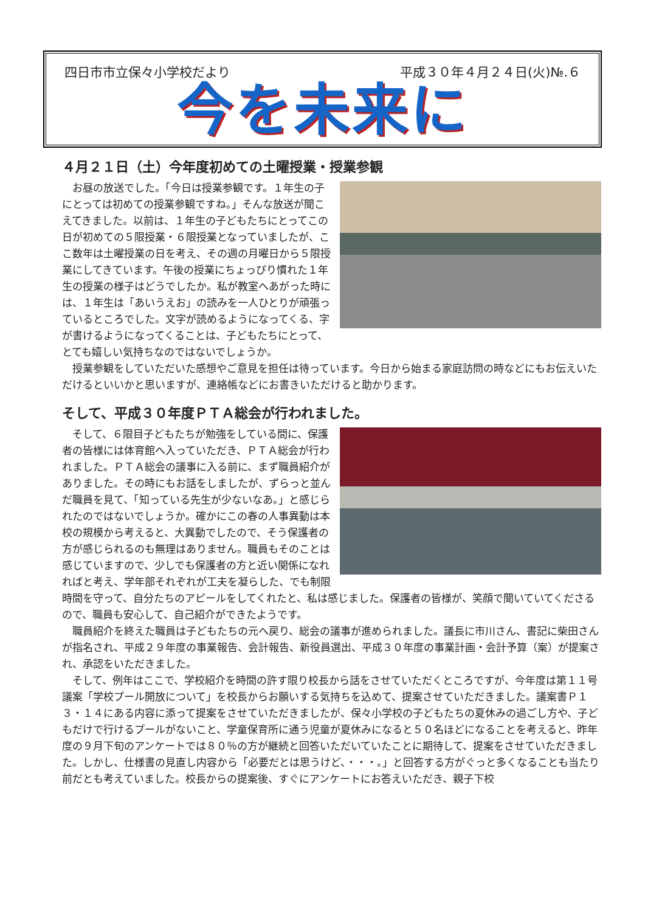四日市市立保々小学校だより 平成３０年４月２４日(火)№.６
今を未来に
４月２１日（土）今年度初めての土曜授業・授業参観
お昼の放送でした。「今日は授業参観です。１年生の子にとっては初めての授業参観ですね。」そんな放送が聞こえてきました。以前は、１年生の子どもたちにとってこの日が初めての５限授業・６限授業となっていましたが、ここ数年は土曜授業の日を考え、その週の月曜日から５限授業にしてきています。午後の授業にちょっぴり慣れた１年生の授業の様子はどうでしたか。私が教室へあがった時には、１年生は「あいうえお」の読みを一人ひとりが頑張っているところでした。文字が読めるようになってくる、字が書けるようになってくることは、子どもたちにとって、とても嬉しい気持ちなのではないでしょうか。
授業参観をしていただいた感想やご意見を担任は待っています。今日から始まる家庭訪問の時などにもお伝えいただけるといいかと思いますが、連絡帳などにお書きいただけると助かります。
そして、平成３０年度ＰＴＡ総会が行われました。
そして、６限目子どもたちが勉強をしている間に、保護者の皆様には体育館へ入っていただき、ＰＴＡ総会が行われました。ＰＴＡ総会の議事に入る前に、まず職員紹介がありました。その時にもお話をしましたが、ずらっと並んだ職員を見て、「知っている先生が少ないなあ。」と感じられたのではないでしょうか。確かにこの春の人事異動は本校の規模から考えると、大異動でしたので、そう保護者の方が感じられるのも無理はありません。職員もそのことは感じていますので、少しでも保護者の方と近い関係になれればと考え、学年部それぞれが工夫を凝らした、でも制限時間を守って、自分たちのアピールをしてくれたと、私は感じました。保護者の皆様が、笑顔で聞いていてくださるので、職員も安心して、自己紹介ができたようです。
職員紹介を終えた職員は子どもたちの元へ戻り、総会の議事が進められました。議長に市川さん、書記に柴田さんが指名され、平成２９年度の事業報告、会計報告、新役員選出、平成３０年度の事業計画・会計予算（案）が提案され、承認をいただきました。
そして、例年はここで、学校紹介を時間の許す限り校長から話をさせていただくところですが、今年度は第１１号議案「学校プール開放について」を校長からお願いする気持ちを込めて、提案させていただきました。議案書Ｐ１３・１４にある内容に添って提案をさせていただきましたが、保々小学校の子どもたちの夏休みの過ごし方や、子どもだけで行けるプールがないこと、学童保育所に通う児童が夏休みになると５０名ほどになることを考えると、昨年度の９月下旬のアンケートでは８０％の方が継続と回答いただいていたことに期待して、提案をさせていただきました。しかし、仕様書の見直し内容から「必要だとは思うけど、・・・。」と回答する方がぐっと多くなることも当たり前だとも考えていました。校長からの提案後、すぐにアンケートにお答えいただき、親子下校